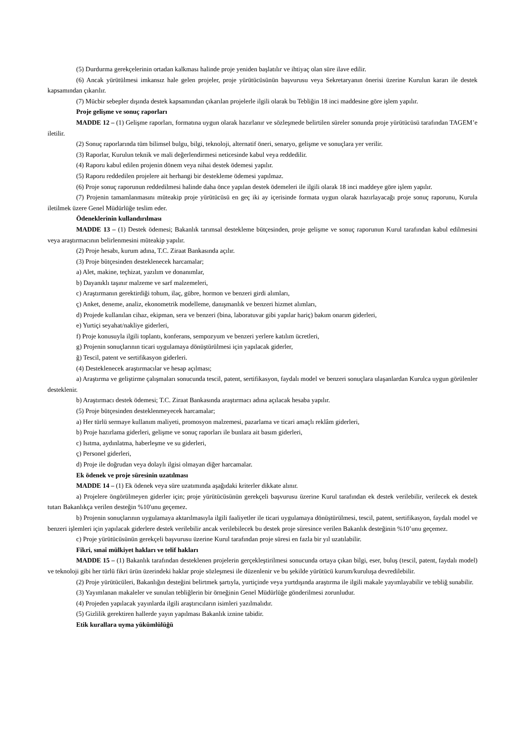(5) Durdurma gerekçelerinin ortadan kalkması halinde proje yeniden başlatılır ve ihtiyaç olan süre ilave edilir.
(6) Ancak yürütülmesi imkansız hale gelen projeler, proje yürütücüsünün başvurusu veya Sekretaryanın önerisi üzerine Kurulun kararı ile destek kapsamından çıkarılır.
(7) Mücbir sebepler dışında destek kapsamından çıkarılan projelerle ilgili olarak bu Tebliğin 18 inci maddesine göre işlem yapılır.
Proje gelişme ve sonuç raporları
MADDE 12 – (1) Gelişme raporları, formatına uygun olarak hazırlanır ve sözleşmede belirtilen süreler sonunda proje yürütücüsü tarafından TAGEM’e iletilir.
(2) Sonuç raporlarında tüm bilimsel bulgu, bilgi, teknoloji, alternatif öneri, senaryo, gelişme ve sonuçlara yer verilir.
(3) Raporlar, Kurulun teknik ve mali değerlendirmesi neticesinde kabul veya reddedilir.
(4) Raporu kabul edilen projenin dönem veya nihai destek ödemesi yapılır.
(5) Raporu reddedilen projelere ait herhangi bir destekleme ödemesi yapılmaz.
(6) Proje sonuç raporunun reddedilmesi halinde daha önce yapılan destek ödemeleri ile ilgili olarak 18 inci maddeye göre işlem yapılır.
(7) Projenin tamamlanmasını müteakip proje yürütücüsü en geç iki ay içerisinde formata uygun olarak hazırlayacağı proje sonuç raporunu, Kurula iletilmek üzere Genel Müdürlüğe teslim eder.
Ödeneklerinin kullandırılması
MADDE 13 – (1) Destek ödemesi; Bakanlık tarımsal destekleme bütçesinden, proje gelişme ve sonuç raporunun Kurul tarafından kabul edilmesini veya araştırmacının belirlenmesini müteakip yapılır.
(2) Proje hesabı, kurum adına, T.C. Ziraat Bankasında açılır.
(3) Proje bütçesinden desteklenecek harcamalar;
a) Alet, makine, teçhizat, yazılım ve donanımlar,
b) Dayanıklı taşınır malzeme ve sarf malzemeleri,
c) Araştırmanın gerektirdiği tohum, ilaç, gübre, hormon ve benzeri girdi alımları,
ç) Anket, deneme, analiz, ekonometrik modelleme, danışmanlık ve benzeri hizmet alımları,
d) Projede kullanılan cihaz, ekipman, sera ve benzeri (bina, laboratuvar gibi yapılar hariç) bakım onarım giderleri,
e) Yurtiçi seyahat/nakliye giderleri,
f) Proje konusuyla ilgili toplantı, konferans, sempozyum ve benzeri yerlere katılım ücretleri,
g) Projenin sonuçlarının ticari uygulamaya dönüştürülmesi için yapılacak giderler,
ğ) Tescil, patent ve sertifikasyon giderleri.
(4) Desteklenecek araştırmacılar ve hesap açılması;
a) Araştırma ve geliştirme çalışmaları sonucunda tescil, patent, sertifikasyon, faydalı model ve benzeri sonuçlara ulaşanlardan Kurulca uygun görülenler desteklenir.
b) Araştırmacı destek ödemesi; T.C. Ziraat Bankasında araştırmacı adına açılacak hesaba yapılır.
(5) Proje bütçesinden desteklenmeyecek harcamalar;
a) Her türlü sermaye kullanım maliyeti, promosyon malzemesi, pazarlama ve ticari amaçlı reklâm giderleri,
b) Proje hazırlama giderleri, gelişme ve sonuç raporları ile bunlara ait basım giderleri,
c) Isıtma, aydınlatma, haberleşme ve su giderleri,
ç) Personel giderleri,
d) Proje ile doğrudan veya dolaylı ilgisi olmayan diğer harcamalar.
Ek ödenek ve proje süresinin uzatılması
MADDE 14 – (1) Ek ödenek veya süre uzatımında aşağıdaki kriterler dikkate alınır.
a) Projelere öngörülmeyen giderler için; proje yürütücüsünün gerekçeli başvurusu üzerine Kurul tarafından ek destek verilebilir, verilecek ek destek tutarı Bakanlıkça verilen desteğin %10'unu geçemez.
b) Projenin sonuçlarının uygulamaya aktarılmasıyla ilgili faaliyetler ile ticari uygulamaya dönüştürülmesi, tescil, patent, sertifikasyon, faydalı model ve benzeri işlemleri için yapılacak giderlere destek verilebilir ancak verilebilecek bu destek proje süresince verilen Bakanlık desteğinin %10’unu geçemez.
c) Proje yürütücüsünün gerekçeli başvurusu üzerine Kurul tarafından proje süresi en fazla bir yıl uzatılabilir.
Fikri, sınaî mülkiyet hakları ve telif hakları
MADDE 15 – (1) Bakanlık tarafından desteklenen projelerin gerçekleştirilmesi sonucunda ortaya çıkan bilgi, eser, buluş (tescil, patent, faydalı model) ve teknoloji gibi her türlü fikri ürün üzerindeki haklar proje sözleşmesi ile düzenlenir ve bu şekilde yürütücü kurum/kuruluşa devredilebilir.
(2) Proje yürütücüleri, Bakanlığın desteğini belirtmek şartıyla, yurtiçinde veya yurtdışında araştırma ile ilgili makale yayımlayabilir ve tebliğ sunabilir.
(3) Yayımlanan makaleler ve sunulan tebliğlerin bir örneğinin Genel Müdürlüğe gönderilmesi zorunludur.
(4) Projeden yapılacak yayınlarda ilgili araştırıcıların isimleri yazılmalıdır.
(5) Gizlilik gerektiren hallerde yayın yapılması Bakanlık iznine tabidir.
Etik kurallara uyma yükümlülüğü